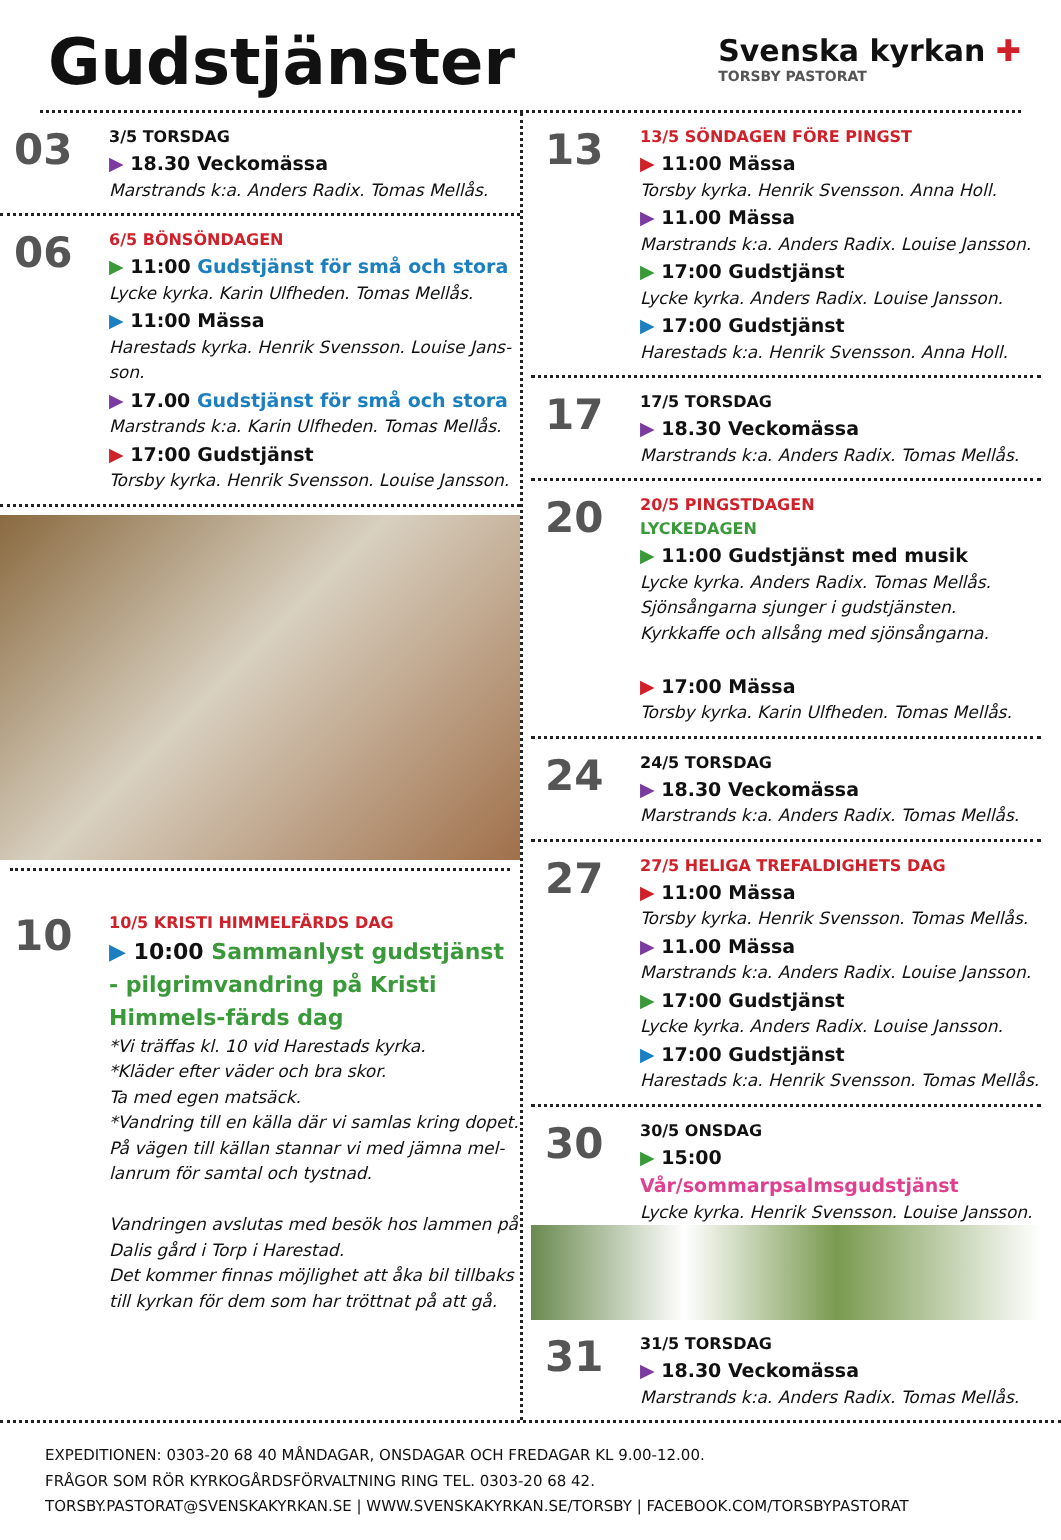Gudstjänster
Svenska kyrkan ✚
TORSBY PASTORAT
03
3/5 TORSDAG
▶ 18.30 Veckomässa
Marstrands k:a. Anders Radix. Tomas Mellås.
06
6/5 BÖNSÖNDAGEN
▶ 11:00 Gudstjänst för små och stora
Lycke kyrka. Karin Ulfheden. Tomas Mellås.
▶ 11:00 Mässa
Harestads kyrka. Henrik Svensson. Louise Jans-son.
▶ 17.00 Gudstjänst för små och stora
Marstrands k:a. Karin Ulfheden. Tomas Mellås.
▶ 17:00 Gudstjänst
Torsby kyrka. Henrik Svensson. Louise Jansson.
10
10/5 KRISTI HIMMELFÄRDS DAG
▶ 10:00 Sammanlyst gudstjänst - pilgrimvandring på Kristi Himmels-färds dag
*Vi träffas kl. 10 vid Harestads kyrka.
*Kläder efter väder och bra skor.
Ta med egen matsäck.
*Vandring till en källa där vi samlas kring dopet. På vägen till källan stannar vi med jämna mel-lanrum för samtal och tystnad.
Vandringen avslutas med besök hos lammen på Dalis gård i Torp i Harestad.
Det kommer finnas möjlighet att åka bil tillbaks till kyrkan för dem som har tröttnat på att gå.
13
13/5 SÖNDAGEN FÖRE PINGST
▶ 11:00 Mässa
Torsby kyrka. Henrik Svensson. Anna Holl.
▶ 11.00 Mässa
Marstrands k:a. Anders Radix. Louise Jansson.
▶ 17:00 Gudstjänst
Lycke kyrka. Anders Radix. Louise Jansson.
▶ 17:00 Gudstjänst
Harestads k:a. Henrik Svensson. Anna Holl.
17
17/5 TORSDAG
▶ 18.30 Veckomässa
Marstrands k:a. Anders Radix. Tomas Mellås.
20
20/5 PINGSTDAGEN
LYCKEDAGEN
▶ 11:00 Gudstjänst med musik
Lycke kyrka. Anders Radix. Tomas Mellås.
Sjönsångarna sjunger i gudstjänsten.
Kyrkkaffe och allsång med sjönsångarna.
▶ 17:00 Mässa
Torsby kyrka. Karin Ulfheden. Tomas Mellås.
24
24/5 TORSDAG
▶ 18.30 Veckomässa
Marstrands k:a. Anders Radix. Tomas Mellås.
27
27/5 HELIGA TREFALDIGHETS DAG
▶ 11:00 Mässa
Torsby kyrka. Henrik Svensson. Tomas Mellås.
▶ 11.00 Mässa
Marstrands k:a. Anders Radix. Louise Jansson.
▶ 17:00 Gudstjänst
Lycke kyrka. Anders Radix. Louise Jansson.
▶ 17:00 Gudstjänst
Harestads k:a. Henrik Svensson. Tomas Mellås.
30
30/5 ONSDAG
▶ 15:00 Vår/sommarpsalmsgudstjänst
Lycke kyrka. Henrik Svensson. Louise Jansson.
31
31/5 TORSDAG
▶ 18.30 Veckomässa
Marstrands k:a. Anders Radix. Tomas Mellås.
EXPEDITIONEN: 0303-20 68 40 MÅNDAGAR, ONSDAGAR OCH FREDAGAR KL 9.00-12.00.
FRÅGOR SOM RÖR KYRKOGÅRDSFÖRVALTNING RING TEL. 0303-20 68 42.
TORSBY.PASTORAT@SVENSKAKYRKAN.SE | WWW.SVENSKAKYRKAN.SE/TORSBY | FACEBOOK.COM/TORSBYPASTORAT